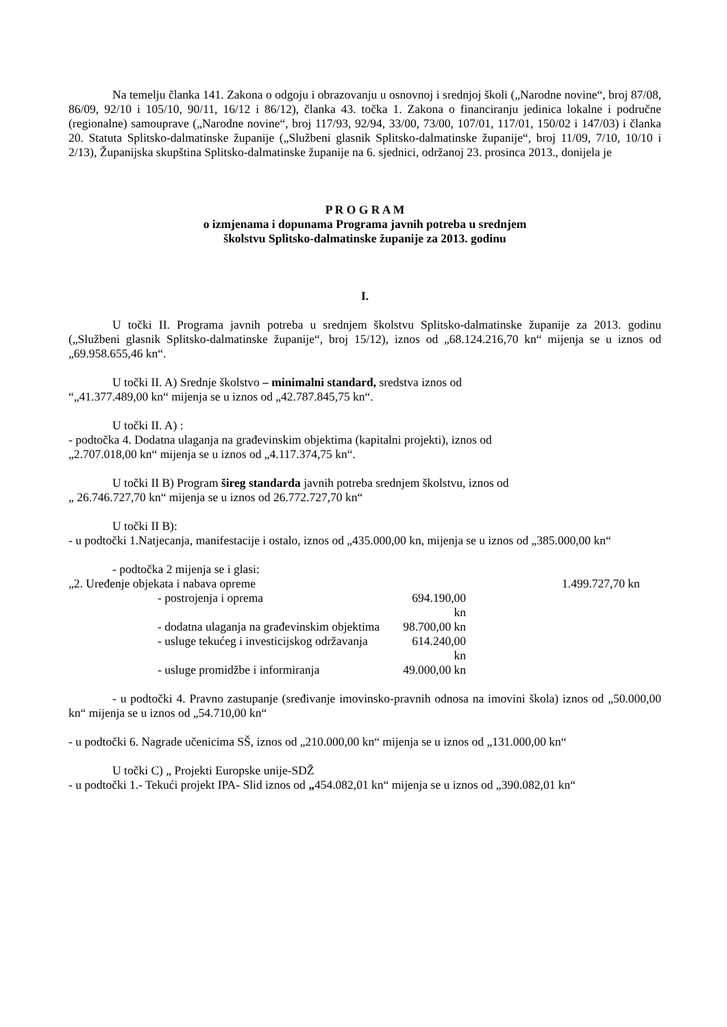Na temelju članka 141. Zakona o odgoju i obrazovanju u osnovnoj i srednjoj školi („Narodne novine“, broj 87/08, 86/09, 92/10 i 105/10, 90/11, 16/12 i 86/12), članka 43. točka 1. Zakona o financiranju jedinica lokalne i područne (regionalne) samouprave („Narodne novine“, broj 117/93, 92/94, 33/00, 73/00, 107/01, 117/01, 150/02 i 147/03) i članka 20. Statuta Splitsko-dalmatinske županije („Službeni glasnik Splitsko-dalmatinske županije“, broj 11/09, 7/10, 10/10 i 2/13), Županijska skupština Splitsko-dalmatinske županije na 6. sjednici, održanoj 23. prosinca 2013., donijela je
P R O G R A M
o izmjenama i dopunama Programa javnih potreba u srednjem
školstvu Splitsko-dalmatinske županije za 2013. godinu
I.
U točki II. Programa javnih potreba u srednjem školstvu Splitsko-dalmatinske županije za 2013. godinu („Službeni glasnik Splitsko-dalmatinske županije“, broj 15/12), iznos od „68.124.216,70 kn“ mijenja se u iznos od „69.958.655,46 kn“.
U točki II. A) Srednje školstvo – minimalni standard, sredstva iznos od
“„41.377.489,00 kn“ mijenja se u iznos od „42.787.845,75 kn“.
U točki II. A) :
- podtočka 4. Dodatna ulaganja na građevinskim objektima (kapitalni projekti), iznos od
„2.707.018,00 kn“ mijenja se u iznos od „4.117.374,75 kn“.
U točki II B) Program šireg standarda javnih potreba srednjem školstvu, iznos od
„ 26.746.727,70 kn“ mijenja se u iznos od 26.772.727,70 kn“
U točki II B):
- u podtočki 1.Natjecanja, manifestacije i ostalo, iznos od „435.000,00 kn, mijenja se u iznos od „385.000,00 kn“
- podtočka 2 mijenja se i glasi:
„2. Uređenje objekata i nabava opreme 1.499.727,70 kn
- postrojenja i oprema 694.190,00 kn
- dodatna ulaganja na građevinskim objektima 98.700,00 kn
- usluge tekućeg i investicijskog održavanja 614.240,00 kn
- usluge promidžbe i informiranja 49.000,00 kn
- u podtočki 4. Pravno zastupanje (sređivanje imovinsko-pravnih odnosa na imovini škola) iznos od „50.000,00 kn“ mijenja se u iznos od „54.710,00 kn“
- u podtočki 6. Nagrade učenicima SŠ, iznos od „210.000,00 kn“ mijenja se u iznos od „131.000,00 kn“
U točki C) „ Projekti Europske unije-SDŽ
- u podtočki 1.- Tekući projekt IPA- Slid iznos od „454.082,01 kn“ mijenja se u iznos od „390.082,01 kn“